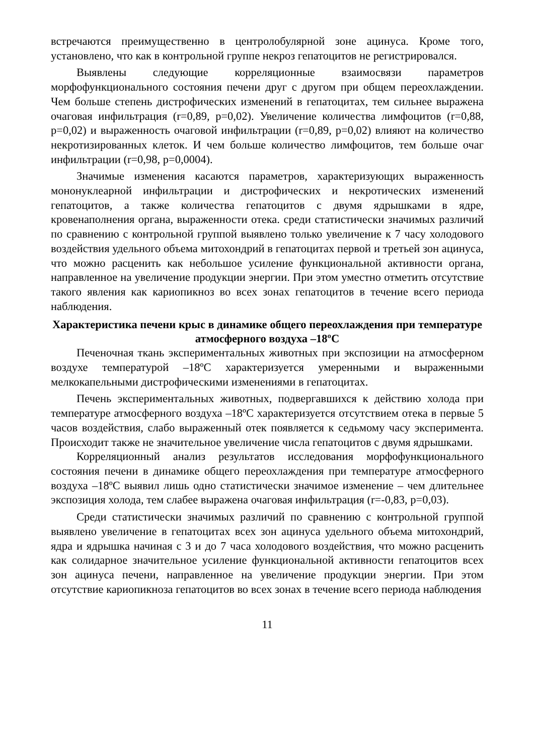встречаются преимущественно в центролобулярной зоне ацинуса. Кроме того, установлено, что как в контрольной группе некроз гепатоцитов не регистрировался.
Выявлены следующие корреляционные взаимосвязи параметров морфофункционального состояния печени друг с другом при общем переохлаждении. Чем больше степень дистрофических изменений в гепатоцитах, тем сильнее выражена очаговая инфильтрация (r=0,89, p=0,02). Увеличение количества лимфоцитов (r=0,88, p=0,02) и выраженность очаговой инфильтрации (r=0,89, p=0,02) влияют на количество некротизированных клеток. И чем больше количество лимфоцитов, тем больше очаг инфильтрации (r=0,98, p=0,0004).
Значимые изменения касаются параметров, характеризующих выраженность мононуклеарной инфильтрации и дистрофических и некротических изменений гепатоцитов, а также количества гепатоцитов с двумя ядрышками в ядре, кровенаполнения органа, выраженности отека. среди статистически значимых различий по сравнению с контрольной группой выявлено только увеличение к 7 часу холодового воздействия удельного объема митохондрий в гепатоцитах первой и третьей зон ацинуса, что можно расценить как небольшое усиление функциональной активности органа, направленное на увеличение продукции энергии. При этом уместно отметить отсутствие такого явления как кариопикноз во всех зонах гепатоцитов в течение всего периода наблюдения.
Характеристика печени крыс в динамике общего переохлаждения при температуре атмосферного воздуха –18ºC
Печеночная ткань экспериментальных животных при экспозиции на атмосферном воздухе температурой –18ºC характеризуется умеренными и выраженными мелкокапельными дистрофическими изменениями в гепатоцитах.
Печень экспериментальных животных, подвергавшихся к действию холода при температуре атмосферного воздуха –18ºC характеризуется отсутствием отека в первые 5 часов воздействия, слабо выраженный отек появляется к седьмому часу эксперимента. Происходит также не значительное увеличение числа гепатоцитов с двумя ядрышками.
Корреляционный анализ результатов исследования морфофункционального состояния печени в динамике общего переохлаждения при температуре атмосферного воздуха –18ºC выявил лишь одно статистически значимое изменение – чем длительнее экспозиция холода, тем слабее выражена очаговая инфильтрация (r=-0,83, p=0,03).
Среди статистически значимых различий по сравнению с контрольной группой выявлено увеличение в гепатоцитах всех зон ацинуса удельного объема митохондрий, ядра и ядрышка начиная с 3 и до 7 часа холодового воздействия, что можно расценить как солидарное значительное усиление функциональной активности гепатоцитов всех зон ацинуса печени, направленное на увеличение продукции энергии. При этом отсутствие кариопикноза гепатоцитов во всех зонах в течение всего периода наблюдения
11